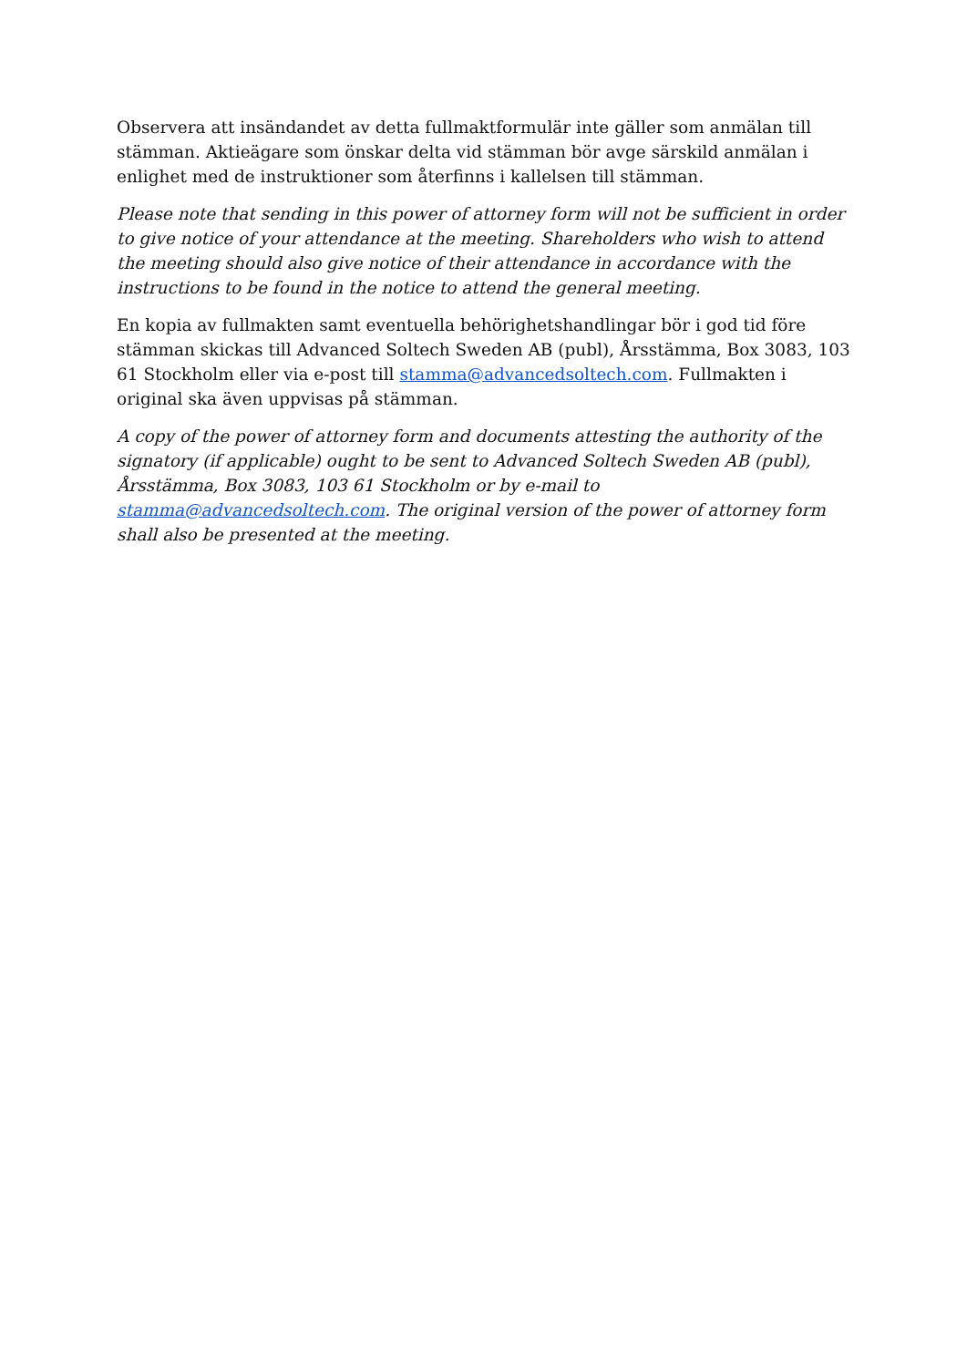Observera att insändandet av detta fullmaktformulär inte gäller som anmälan till stämman. Aktieägare som önskar delta vid stämman bör avge särskild anmälan i enlighet med de instruktioner som återfinns i kallelsen till stämman.
Please note that sending in this power of attorney form will not be sufficient in order to give notice of your attendance at the meeting. Shareholders who wish to attend the meeting should also give notice of their attendance in accordance with the instructions to be found in the notice to attend the general meeting.
En kopia av fullmakten samt eventuella behörighetshandlingar bör i god tid före stämman skickas till Advanced Soltech Sweden AB (publ), Årsstämma, Box 3083, 103 61 Stockholm eller via e-post till stamma@advancedsoltech.com. Fullmakten i original ska även uppvisas på stämman.
A copy of the power of attorney form and documents attesting the authority of the signatory (if applicable) ought to be sent to Advanced Soltech Sweden AB (publ), Årsstämma, Box 3083, 103 61 Stockholm or by e-mail to stamma@advancedsoltech.com. The original version of the power of attorney form shall also be presented at the meeting.